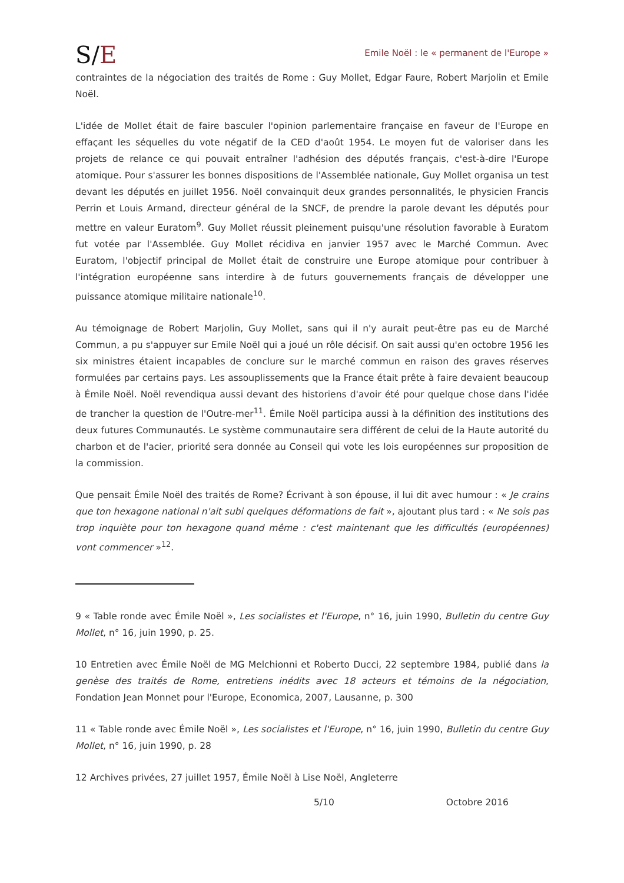S/E
Emile Noël : le « permanent de l'Europe »
contraintes de la négociation des traités de Rome : Guy Mollet, Edgar Faure, Robert Marjolin et Emile Noël.
L'idée de Mollet était de faire basculer l'opinion parlementaire française en faveur de l'Europe en effaçant les séquelles du vote négatif de la CED d'août 1954. Le moyen fut de valoriser dans les projets de relance ce qui pouvait entraîner l'adhésion des députés français, c'est-à-dire l'Europe atomique. Pour s'assurer les bonnes dispositions de l'Assemblée nationale, Guy Mollet organisa un test devant les députés en juillet 1956. Noël convainquit deux grandes personnalités, le physicien Francis Perrin et Louis Armand, directeur général de la SNCF, de prendre la parole devant les députés pour mettre en valeur Euratom<sup>9</sup>. Guy Mollet réussit pleinement puisqu'une résolution favorable à Euratom fut votée par l'Assemblée. Guy Mollet récidiva en janvier 1957 avec le Marché Commun. Avec Euratom, l'objectif principal de Mollet était de construire une Europe atomique pour contribuer à l'intégration européenne sans interdire à de futurs gouvernements français de développer une puissance atomique militaire nationale<sup>10</sup>.
Au témoignage de Robert Marjolin, Guy Mollet, sans qui il n'y aurait peut-être pas eu de Marché Commun, a pu s'appuyer sur Emile Noël qui a joué un rôle décisif. On sait aussi qu'en octobre 1956 les six ministres étaient incapables de conclure sur le marché commun en raison des graves réserves formulées par certains pays. Les assouplissements que la France était prête à faire devaient beaucoup à Émile Noël. Noël revendiqua aussi devant des historiens d'avoir été pour quelque chose dans l'idée de trancher la question de l'Outre-mer<sup>11</sup>. Émile Noël participa aussi à la définition des institutions des deux futures Communautés. Le système communautaire sera différent de celui de la Haute autorité du charbon et de l'acier, priorité sera donnée au Conseil qui vote les lois européennes sur proposition de la commission.
Que pensait Émile Noël des traités de Rome? Écrivant à son épouse, il lui dit avec humour : « Je crains que ton hexagone national n'ait subi quelques déformations de fait », ajoutant plus tard : « Ne sois pas trop inquiète pour ton hexagone quand même : c'est maintenant que les difficultés (européennes) vont commencer »<sup>12</sup>.
9 « Table ronde avec Émile Noël », Les socialistes et l'Europe, n° 16, juin 1990, Bulletin du centre Guy Mollet, n° 16, juin 1990, p. 25.
10 Entretien avec Émile Noël de MG Melchionni et Roberto Ducci, 22 septembre 1984, publié dans la genèse des traités de Rome, entretiens inédits avec 18 acteurs et témoins de la négociation, Fondation Jean Monnet pour l'Europe, Economica, 2007, Lausanne, p. 300
11 « Table ronde avec Émile Noël », Les socialistes et l'Europe, n° 16, juin 1990, Bulletin du centre Guy Mollet, n° 16, juin 1990, p. 28
12 Archives privées, 27 juillet 1957, Émile Noël à Lise Noël, Angleterre
5/10 Octobre 2016